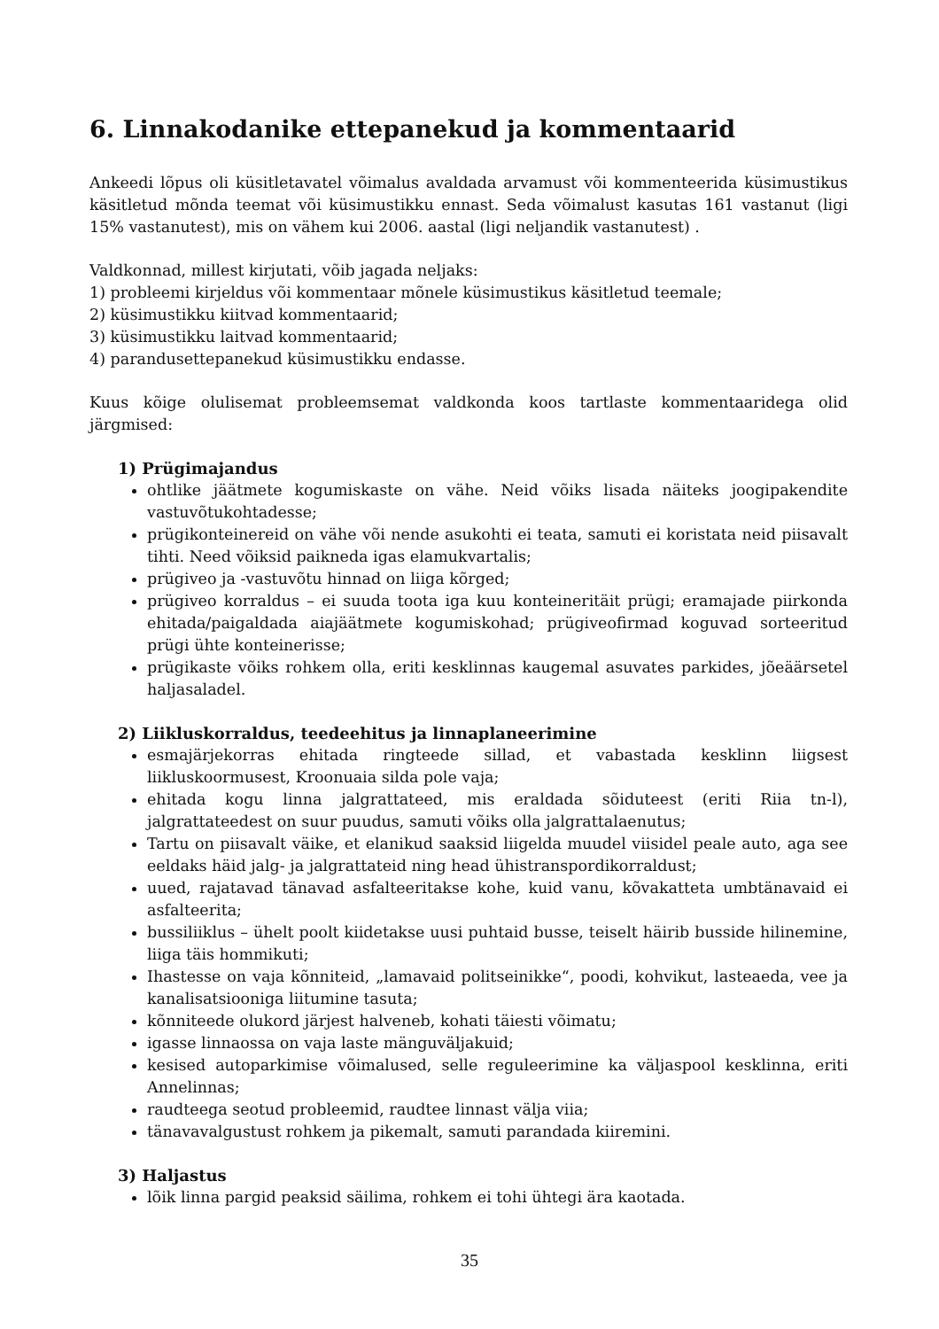6. Linnakodanike ettepanekud ja kommentaarid
Ankeedi lõpus oli küsitletavatel võimalus avaldada arvamust või kommenteerida küsimustikus käsitletud mõnda teemat või küsimustikku ennast. Seda võimalust kasutas 161 vastanut (ligi 15% vastanutest), mis on vähem kui 2006. aastal (ligi neljandik vastanutest) .
Valdkonnad, millest kirjutati, võib jagada neljaks:
1) probleemi kirjeldus või kommentaar mõnele küsimustikus käsitletud teemale;
2) küsimustikku kiitvad kommentaarid;
3) küsimustikku laitvad kommentaarid;
4) parandusettepanekud küsimustikku endasse.
Kuus kõige olulisemat probleemsemat valdkonda koos tartlaste kommentaaridega olid järgmised:
1) Prügimajandus
ohtlike jäätmete kogumiskaste on vähe. Neid võiks lisada näiteks joogipakendite vastuvõtukohtadesse;
prügikonteinereid on vähe või nende asukohti ei teata, samuti ei koristata neid piisavalt tihti. Need võiksid paikneda igas elamukvartalis;
prügiveo ja -vastuvõtu hinnad on liiga kõrged;
prügiveo korraldus – ei suuda toota iga kuu konteineritäit prügi; eramajade piirkonda ehitada/paigaldada aiajäätmete kogumiskohad; prügiveofirmad koguvad sorteeritud prügi ühte konteinerisse;
prügikaste võiks rohkem olla, eriti kesklinnas kaugemal asuvates parkides, jõeäärsetel haljasaladel.
2) Liikluskorraldus, teedeehitus ja linnaplaneerimine
esmajärjekorras ehitada ringteede sillad, et vabastada kesklinn liigsest liikluskoormusest, Kroonuaia silda pole vaja;
ehitada kogu linna jalgrattateed, mis eraldada sõiduteest (eriti Riia tn-l), jalgrattateedest on suur puudus, samuti võiks olla jalgrattalaenutus;
Tartu on piisavalt väike, et elanikud saaksid liigelda muudel viisidel peale auto, aga see eeldaks häid jalg- ja jalgrattateid ning head ühistranspordikorraldust;
uued, rajatavad tänavad asfalteeritakse kohe, kuid vanu, kõvakatteta umbtänavaid ei asfalteerita;
bussiliiklus – ühelt poolt kiidetakse uusi puhtaid busse, teiselt häirib busside hilinemine, liiga täis hommikuti;
Ihastesse on vaja kõnniteid, „lamavaid politseinikke“, poodi, kohvikut, lasteaeda, vee ja kanalisatsiooniga liitumine tasuta;
kõnniteede olukord järjest halveneb, kohati täiesti võimatu;
igasse linnaossa on vaja laste mänguväljakuid;
kesised autoparkimise võimalused, selle reguleerimine ka väljaspool kesklinna, eriti Annelinnas;
raudteega seotud probleemid, raudtee linnast välja viia;
tänavavalgustust rohkem ja pikemalt, samuti parandada kiiremini.
3) Haljastus
lõik linna pargid peaksid säilima, rohkem ei tohi ühtegi ära kaotada.
35